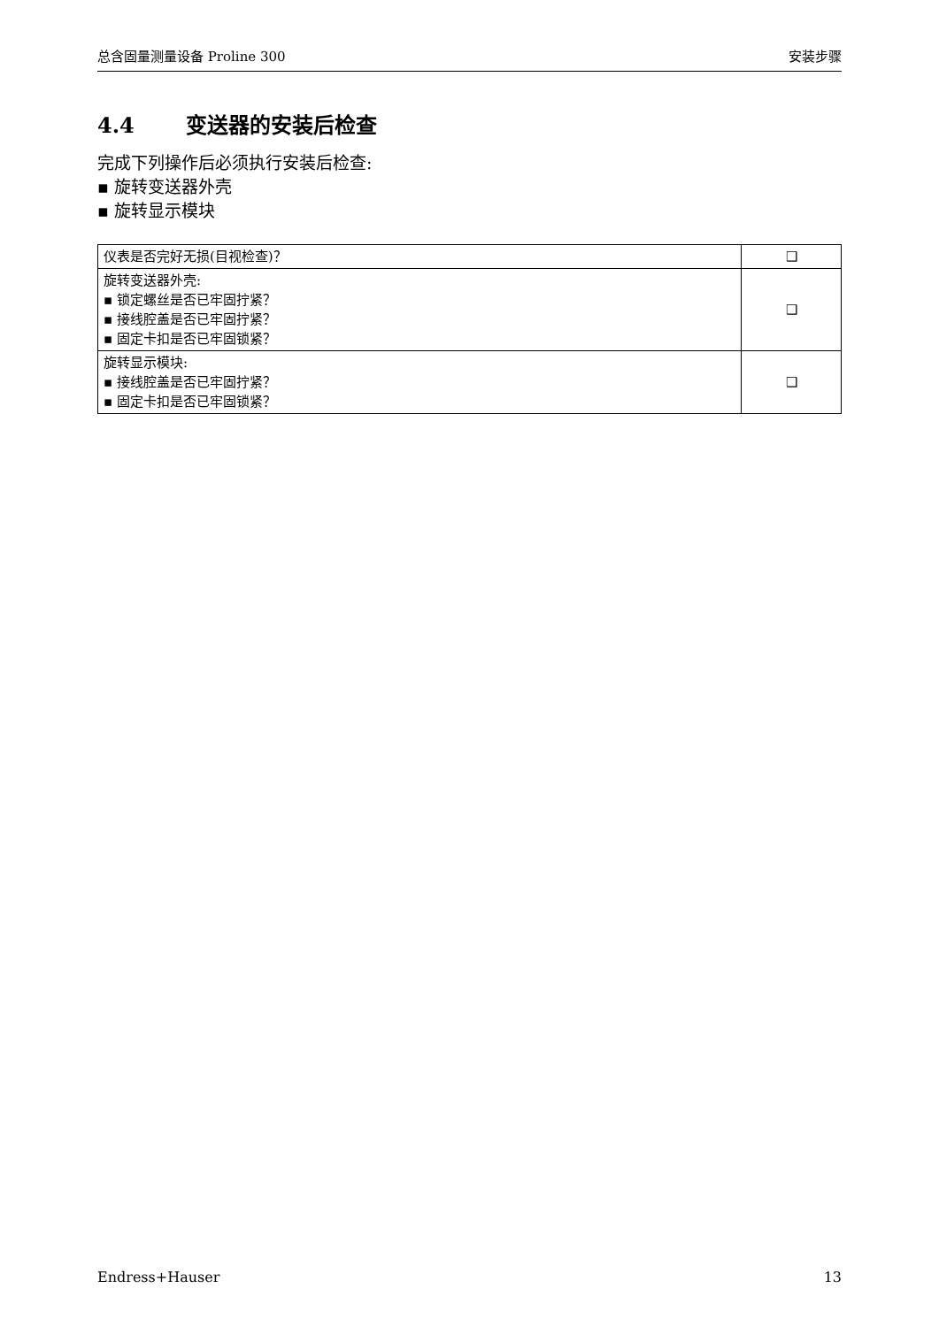总含固量测量设备 Proline 300 安装步骤
4.4 变送器的安装后检查
完成下列操作后必须执行安装后检查:
▪ 旋转变送器外壳
▪ 旋转显示模块
| 仪表是否完好无损(目视检查)？ | ❑ |
| 旋转变送器外壳: ▪ 锁定螺丝是否已牢固拧紧？ ▪ 接线腔盖是否已牢固拧紧？ ▪ 固定卡扣是否已牢固锁紧？ | ❑ |
| 旋转显示模块: ▪ 接线腔盖是否已牢固拧紧？ ▪ 固定卡扣是否已牢固锁紧？ | ❑ |
Endress+Hauser 13